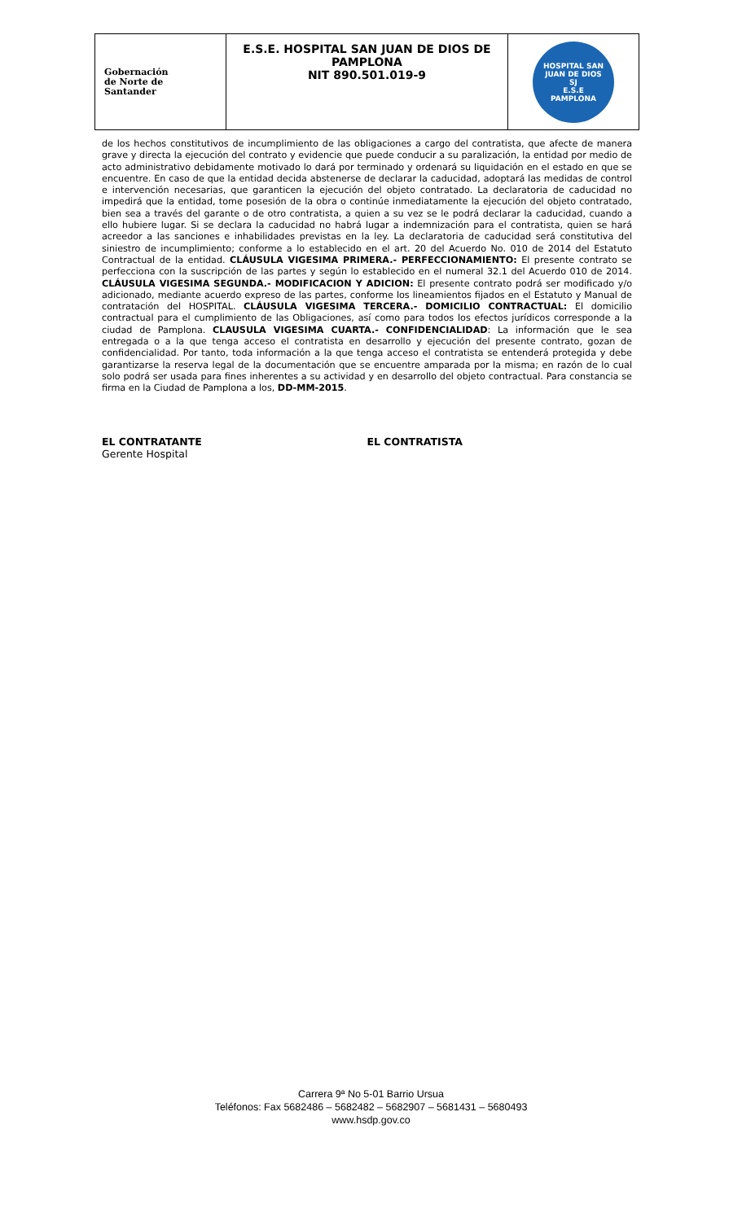| Gobernación de Norte de Santander | E.S.E. HOSPITAL SAN JUAN DE DIOS DE PAMPLONA NIT 890.501.019-9 | HOSPITAL SAN JUAN DE DIOS SJ E.S.E PAMPLONA |
de los hechos constitutivos de incumplimiento de las obligaciones a cargo del contratista, que afecte de manera grave y directa la ejecución del contrato y evidencie que puede conducir a su paralización, la entidad por medio de acto administrativo debidamente motivado lo dará por terminado y ordenará su liquidación en el estado en que se encuentre. En caso de que la entidad decida abstenerse de declarar la caducidad, adoptará las medidas de control e intervención necesarias, que garanticen la ejecución del objeto contratado. La declaratoria de caducidad no impedirá que la entidad, tome posesión de la obra o continúe inmediatamente la ejecución del objeto contratado, bien sea a través del garante o de otro contratista, a quien a su vez se le podrá declarar la caducidad, cuando a ello hubiere lugar. Si se declara la caducidad no habrá lugar a indemnización para el contratista, quien se hará acreedor a las sanciones e inhabilidades previstas en la ley. La declaratoria de caducidad será constitutiva del siniestro de incumplimiento; conforme a lo establecido en el art. 20 del Acuerdo No. 010 de 2014 del Estatuto Contractual de la entidad. CLÁUSULA VIGESIMA PRIMERA.- PERFECCIONAMIENTO: El presente contrato se perfecciona con la suscripción de las partes y según lo establecido en el numeral 32.1 del Acuerdo 010 de 2014. CLÁUSULA VIGESIMA SEGUNDA.- MODIFICACION Y ADICION: El presente contrato podrá ser modificado y/o adicionado, mediante acuerdo expreso de las partes, conforme los lineamientos fijados en el Estatuto y Manual de contratación del HOSPITAL. CLÁUSULA VIGESIMA TERCERA.- DOMICILIO CONTRACTUAL: El domicilio contractual para el cumplimiento de las Obligaciones, así como para todos los efectos jurídicos corresponde a la ciudad de Pamplona. CLAUSULA VIGESIMA CUARTA.- CONFIDENCIALIDAD: La información que le sea entregada o a la que tenga acceso el contratista en desarrollo y ejecución del presente contrato, gozan de confidencialidad. Por tanto, toda información a la que tenga acceso el contratista se entenderá protegida y debe garantizarse la reserva legal de la documentación que se encuentre amparada por la misma; en razón de lo cual solo podrá ser usada para fines inherentes a su actividad y en desarrollo del objeto contractual. Para constancia se firma en la Ciudad de Pamplona a los, DD-MM-2015.
EL CONTRATANTE
Gerente Hospital
EL CONTRATISTA
Carrera 9ª No 5-01 Barrio Ursua
Teléfonos: Fax 5682486 – 5682482 – 5682907 – 5681431 – 5680493
www.hsdp.gov.co